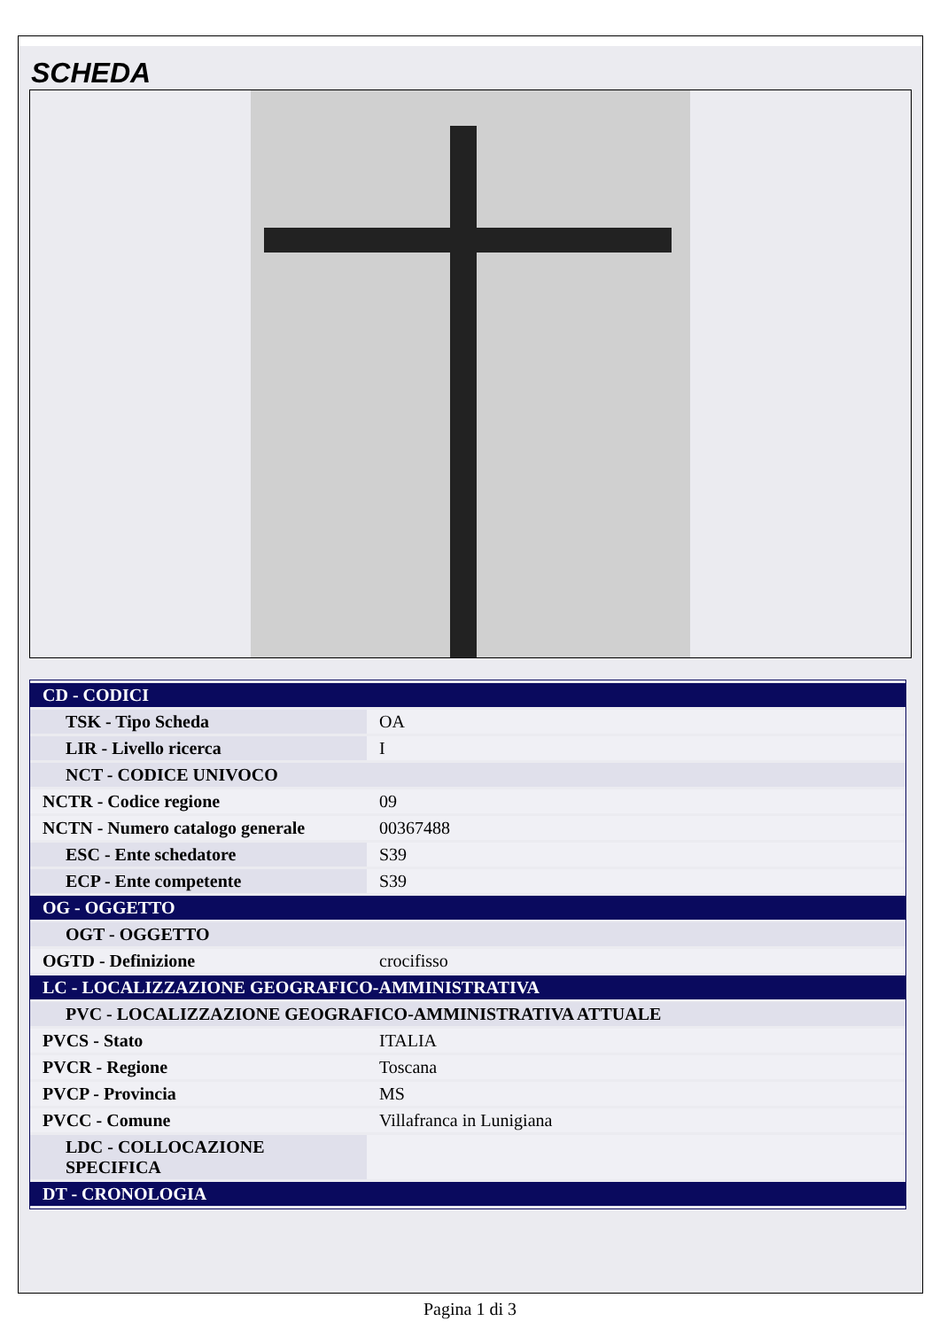SCHEDA
| CD - CODICI | |
| TSK - Tipo Scheda | OA |
| LIR - Livello ricerca | I |
| NCT - CODICE UNIVOCO | |
| NCTR - Codice regione | 09 |
| NCTN - Numero catalogo generale | 00367488 |
| ESC - Ente schedatore | S39 |
| ECP - Ente competente | S39 |
| OG - OGGETTO | |
| OGT - OGGETTO | |
| OGTD - Definizione | crocifisso |
| LC - LOCALIZZAZIONE GEOGRAFICO-AMMINISTRATIVA | |
| PVC - LOCALIZZAZIONE GEOGRAFICO-AMMINISTRATIVA ATTUALE | |
| PVCS - Stato | ITALIA |
| PVCR - Regione | Toscana |
| PVCP - Provincia | MS |
| PVCC - Comune | Villafranca in Lunigiana |
| LDC - COLLOCAZIONE SPECIFICA | |
| DT - CRONOLOGIA | |
Pagina 1 di 3